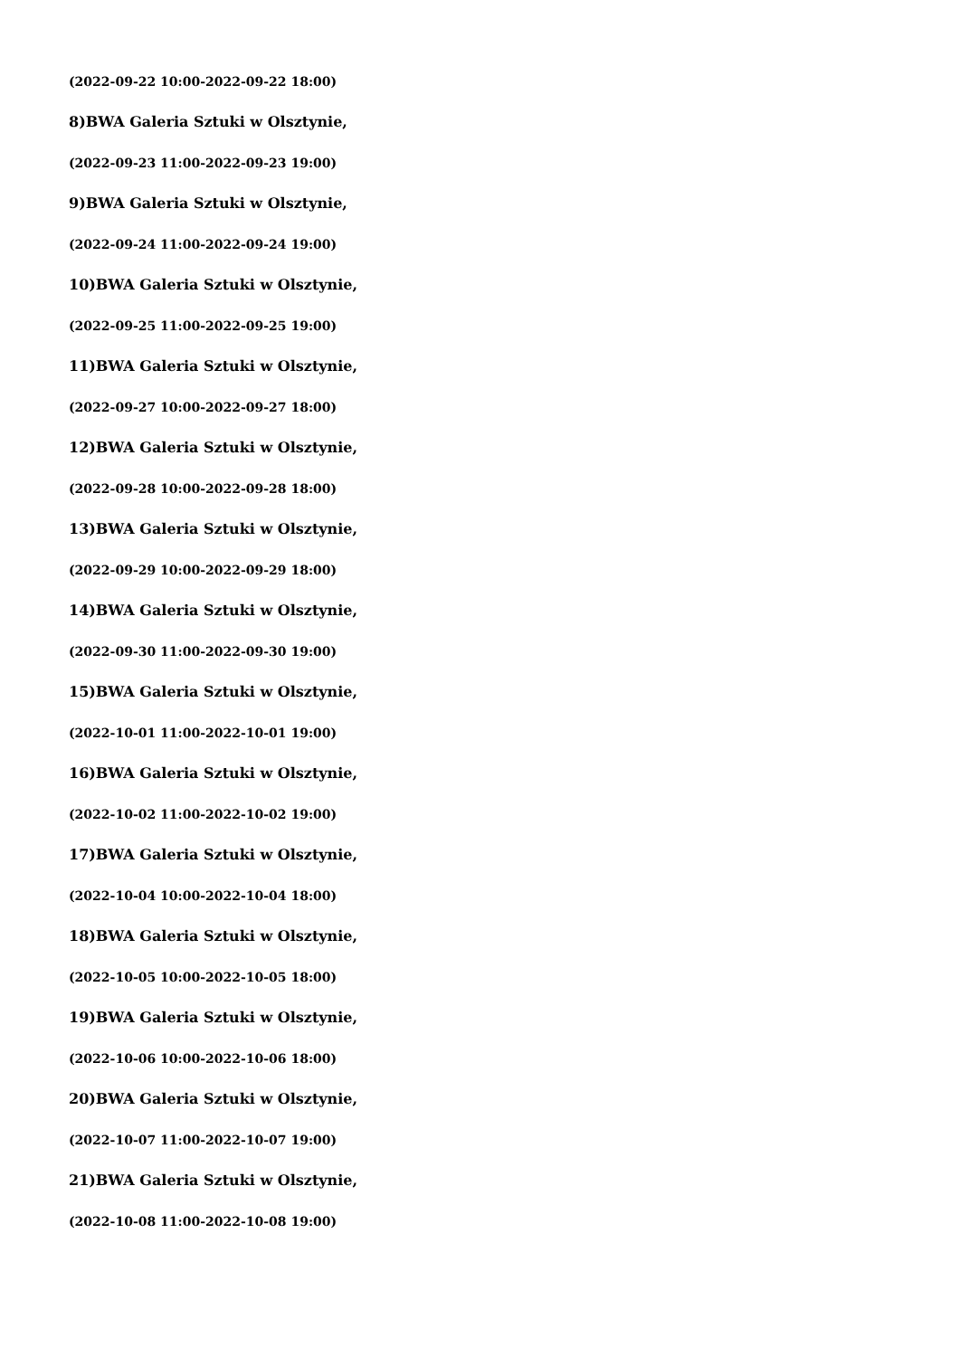(2022-09-22 10:00-2022-09-22 18:00)
8)BWA Galeria Sztuki w Olsztynie,
(2022-09-23 11:00-2022-09-23 19:00)
9)BWA Galeria Sztuki w Olsztynie,
(2022-09-24 11:00-2022-09-24 19:00)
10)BWA Galeria Sztuki w Olsztynie,
(2022-09-25 11:00-2022-09-25 19:00)
11)BWA Galeria Sztuki w Olsztynie,
(2022-09-27 10:00-2022-09-27 18:00)
12)BWA Galeria Sztuki w Olsztynie,
(2022-09-28 10:00-2022-09-28 18:00)
13)BWA Galeria Sztuki w Olsztynie,
(2022-09-29 10:00-2022-09-29 18:00)
14)BWA Galeria Sztuki w Olsztynie,
(2022-09-30 11:00-2022-09-30 19:00)
15)BWA Galeria Sztuki w Olsztynie,
(2022-10-01 11:00-2022-10-01 19:00)
16)BWA Galeria Sztuki w Olsztynie,
(2022-10-02 11:00-2022-10-02 19:00)
17)BWA Galeria Sztuki w Olsztynie,
(2022-10-04 10:00-2022-10-04 18:00)
18)BWA Galeria Sztuki w Olsztynie,
(2022-10-05 10:00-2022-10-05 18:00)
19)BWA Galeria Sztuki w Olsztynie,
(2022-10-06 10:00-2022-10-06 18:00)
20)BWA Galeria Sztuki w Olsztynie,
(2022-10-07 11:00-2022-10-07 19:00)
21)BWA Galeria Sztuki w Olsztynie,
(2022-10-08 11:00-2022-10-08 19:00)